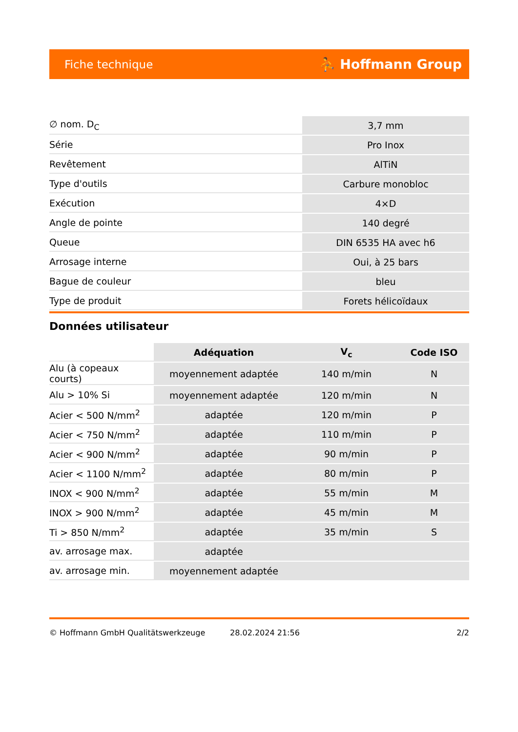Fiche technique ⛹ Hoffmann Group
| ∅ nom. D<sub>C</sub> | 3,7 mm |
| Série | Pro Inox |
| Revêtement | AlTiN |
| Type d'outils | Carbure monobloc |
| Exécution | 4×D |
| Angle de pointe | 140 degré |
| Queue | DIN 6535 HA avec h6 |
| Arrosage interne | Oui, à 25 bars |
| Bague de couleur | bleu |
| Type de produit | Forets hélicoïdaux |
Données utilisateur
| | Adéquation | V<sub>c</sub> | Code ISO |
| --- | --- | --- | --- |
| Alu (à copeaux courts) | moyennement adaptée | 140 m/min | N |
| Alu > 10% Si | moyennement adaptée | 120 m/min | N |
| Acier < 500 N/mm<sup>2</sup> | adaptée | 120 m/min | P |
| Acier < 750 N/mm<sup>2</sup> | adaptée | 110 m/min | P |
| Acier < 900 N/mm<sup>2</sup> | adaptée | 90 m/min | P |
| Acier < 1100 N/mm<sup>2</sup> | adaptée | 80 m/min | P |
| INOX < 900 N/mm<sup>2</sup> | adaptée | 55 m/min | M |
| INOX > 900 N/mm<sup>2</sup> | adaptée | 45 m/min | M |
| Ti > 850 N/mm<sup>2</sup> | adaptée | 35 m/min | S |
| av. arrosage max. | adaptée | | |
| av. arrosage min. | moyennement adaptée | | |
© Hoffmann GmbH Qualitätswerkzeuge 28.02.2024 21:56 2/2